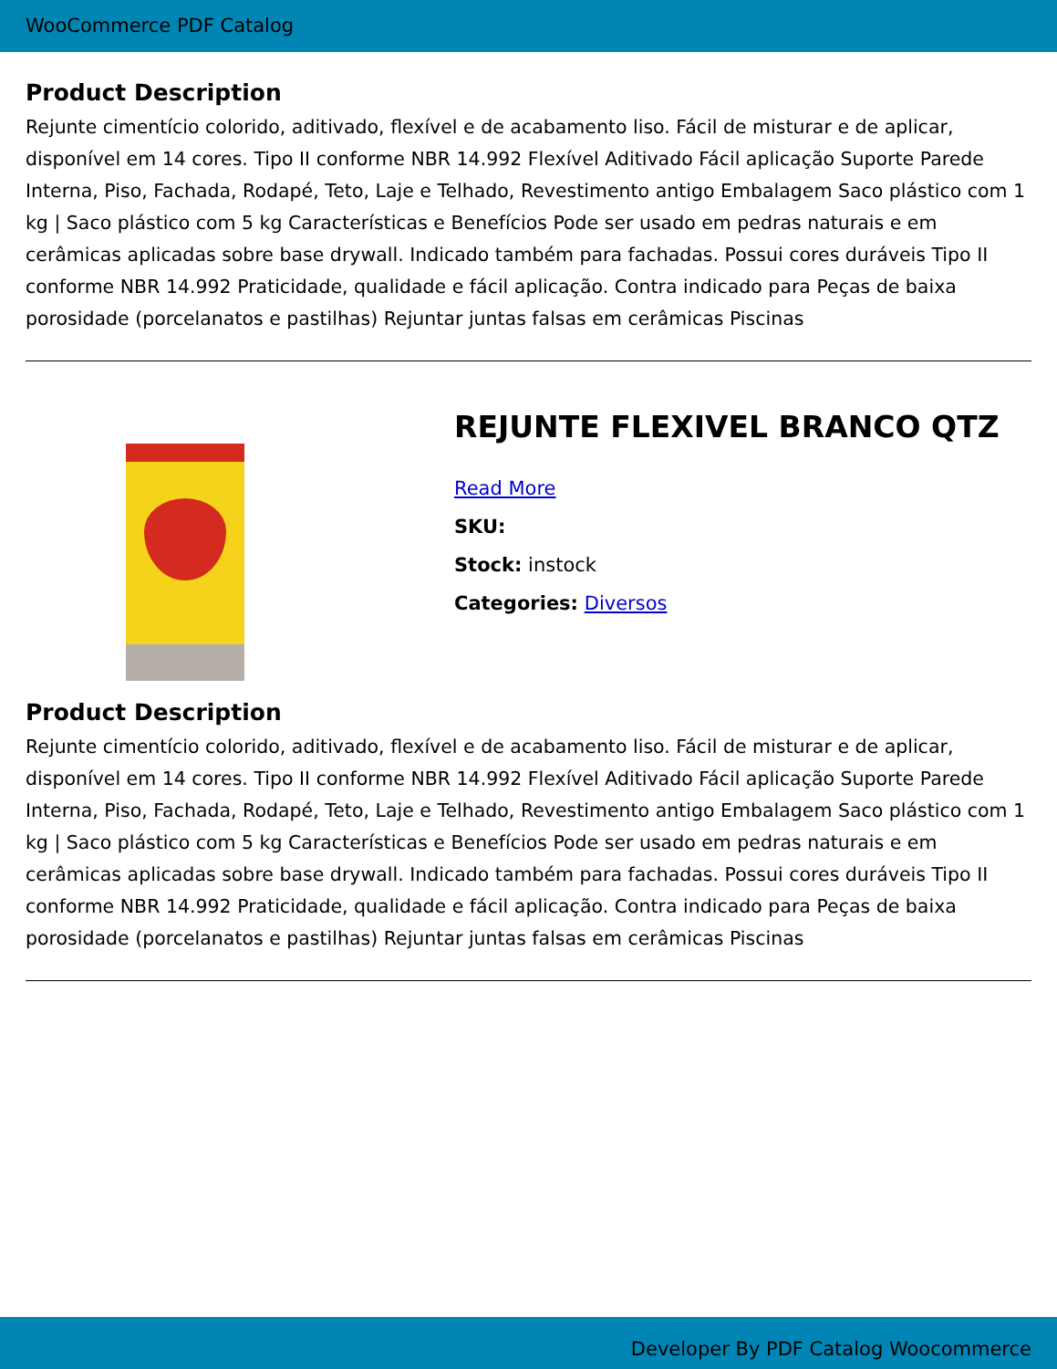WooCommerce PDF Catalog
Product Description
Rejunte cimentício colorido, aditivado, flexível e de acabamento liso. Fácil de misturar e de aplicar, disponível em 14 cores. Tipo II conforme NBR 14.992 Flexível Aditivado Fácil aplicação Suporte Parede Interna, Piso, Fachada, Rodapé, Teto, Laje e Telhado, Revestimento antigo Embalagem Saco plástico com 1 kg | Saco plástico com 5 kg Características e Benefícios Pode ser usado em pedras naturais e em cerâmicas aplicadas sobre base drywall. Indicado também para fachadas. Possui cores duráveis Tipo II conforme NBR 14.992 Praticidade, qualidade e fácil aplicação. Contra indicado para Peças de baixa porosidade (porcelanatos e pastilhas) Rejuntar juntas falsas em cerâmicas Piscinas
REJUNTE FLEXIVEL BRANCO QTZ
Read More
SKU:
Stock: instock
Categories: Diversos
Product Description
Rejunte cimentício colorido, aditivado, flexível e de acabamento liso. Fácil de misturar e de aplicar, disponível em 14 cores. Tipo II conforme NBR 14.992 Flexível Aditivado Fácil aplicação Suporte Parede Interna, Piso, Fachada, Rodapé, Teto, Laje e Telhado, Revestimento antigo Embalagem Saco plástico com 1 kg | Saco plástico com 5 kg Características e Benefícios Pode ser usado em pedras naturais e em cerâmicas aplicadas sobre base drywall. Indicado também para fachadas. Possui cores duráveis Tipo II conforme NBR 14.992 Praticidade, qualidade e fácil aplicação. Contra indicado para Peças de baixa porosidade (porcelanatos e pastilhas) Rejuntar juntas falsas em cerâmicas Piscinas
Developer By PDF Catalog Woocommerce